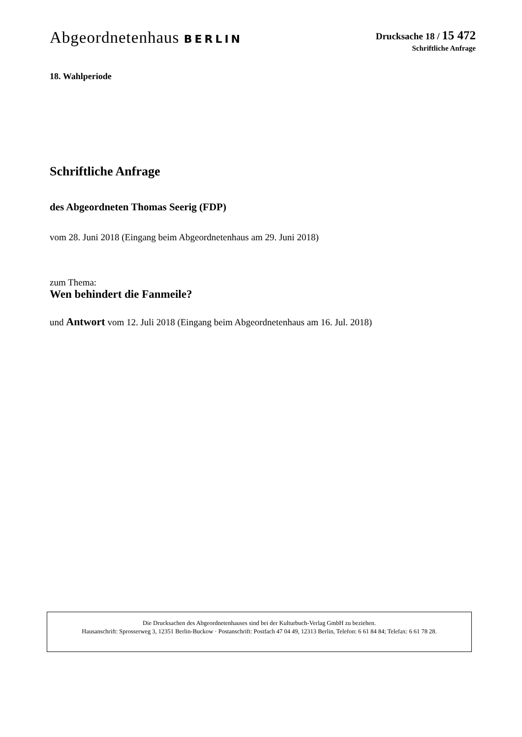Abgeordnetenhaus BERLIN
Drucksache 18 / 15 472
Schriftliche Anfrage
18. Wahlperiode
Schriftliche Anfrage
des Abgeordneten Thomas Seerig (FDP)
vom 28. Juni 2018 (Eingang beim Abgeordnetenhaus am 29. Juni 2018)
zum Thema:
Wen behindert die Fanmeile?
und Antwort vom 12. Juli 2018 (Eingang beim Abgeordnetenhaus am 16. Jul. 2018)
Die Drucksachen des Abgeordnetenhauses sind bei der Kulturbuch-Verlag GmbH zu beziehen.
Hausanschrift: Sprosserweg 3, 12351 Berlin-Buckow · Postanschrift: Postfach 47 04 49, 12313 Berlin, Telefon: 6 61 84 84; Telefax: 6 61 78 28.